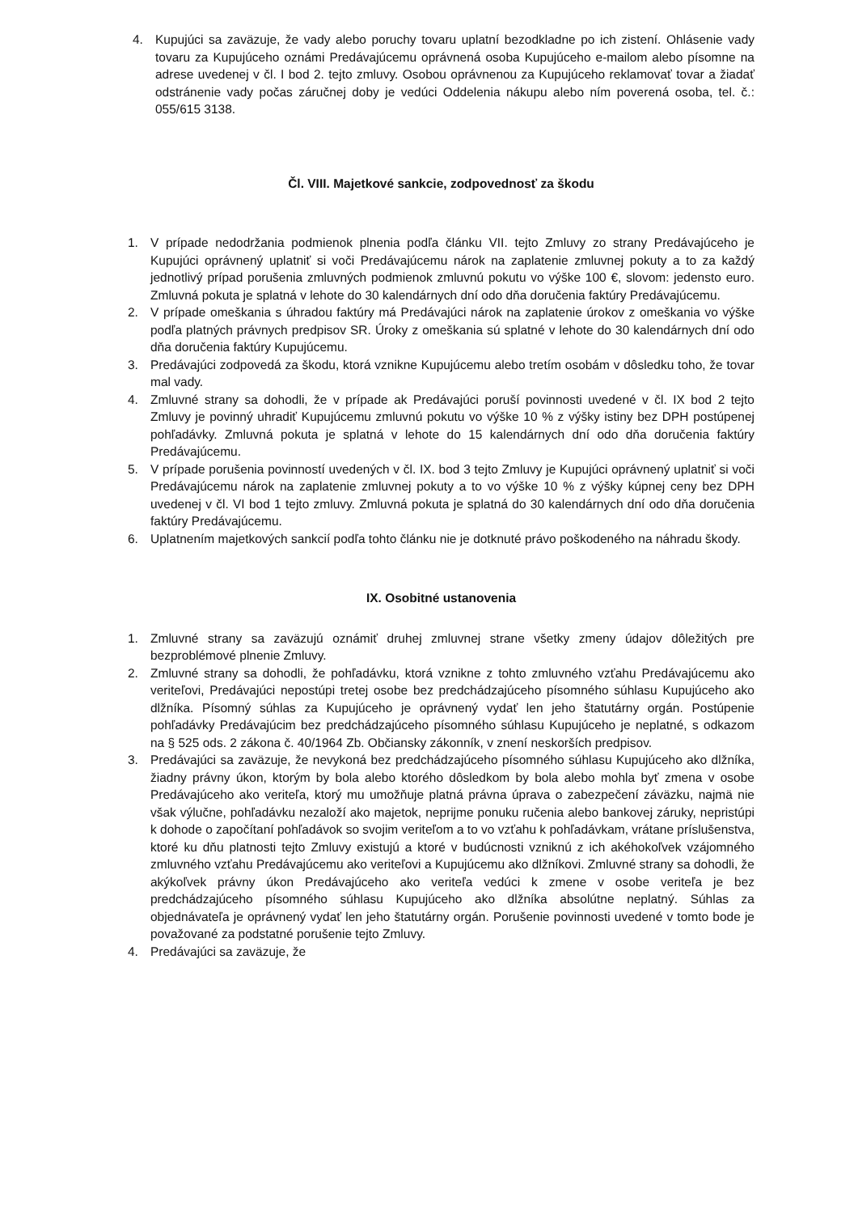4. Kupujúci sa zaväzuje, že vady alebo poruchy tovaru uplatní bezodkladne po ich zistení. Ohlásenie vady tovaru za Kupujúceho oznámi Predávajúcemu oprávnená osoba Kupujúceho e-mailom alebo písomne na adrese uvedenej v čl. I bod 2. tejto zmluvy. Osobou oprávnenou za Kupujúceho reklamovať tovar a žiadať odstránenie vady počas záručnej doby je vedúci Oddelenia nákupu alebo ním poverená osoba, tel. č.: 055/615 3138.
Čl. VIII. Majetkové sankcie, zodpovednosť za škodu
1. V prípade nedodržania podmienok plnenia podľa článku VII. tejto Zmluvy zo strany Predávajúceho je Kupujúci oprávnený uplatniť si voči Predávajúcemu nárok na zaplatenie zmluvnej pokuty a to za každý jednotlivý prípad porušenia zmluvných podmienok zmluvnú pokutu vo výške 100 €, slovom: jedensto euro. Zmluvná pokuta je splatná v lehote do 30 kalendárnych dní odo dňa doručenia faktúry Predávajúcemu.
2. V prípade omeškania s úhradou faktúry má Predávajúci nárok na zaplatenie úrokov z omeškania vo výške podľa platných právnych predpisov SR. Úroky z omeškania sú splatné v lehote do 30 kalendárnych dní odo dňa doručenia faktúry Kupujúcemu.
3. Predávajúci zodpovedá za škodu, ktorá vznikne Kupujúcemu alebo tretím osobám v dôsledku toho, že tovar mal vady.
4. Zmluvné strany sa dohodli, že v prípade ak Predávajúci poruší povinnosti uvedené v čl. IX bod 2 tejto Zmluvy je povinný uhradiť Kupujúcemu zmluvnú pokutu vo výške 10 % z výšky istiny bez DPH postúpenej pohľadávky. Zmluvná pokuta je splatná v lehote do 15 kalendárnych dní odo dňa doručenia faktúry Predávajúcemu.
5. V prípade porušenia povinností uvedených v čl. IX. bod 3 tejto Zmluvy je Kupujúci oprávnený uplatniť si voči Predávajúcemu nárok na zaplatenie zmluvnej pokuty a to vo výške 10 % z výšky kúpnej ceny bez DPH uvedenej v čl. VI bod 1 tejto zmluvy. Zmluvná pokuta je splatná do 30 kalendárnych dní odo dňa doručenia faktúry Predávajúcemu.
6. Uplatnením majetkových sankcií podľa tohto článku nie je dotknuté právo poškodeného na náhradu škody.
IX. Osobitné ustanovenia
1. Zmluvné strany sa zaväzujú oznámiť druhej zmluvnej strane všetky zmeny údajov dôležitých pre bezproblémové plnenie Zmluvy.
2. Zmluvné strany sa dohodli, že pohľadávku, ktorá vznikne z tohto zmluvného vzťahu Predávajúcemu ako veriteľovi, Predávajúci nepostúpi tretej osobe bez predchádzajúceho písomného súhlasu Kupujúceho ako dlžníka. Písomný súhlas za Kupujúceho je oprávnený vydať len jeho štatutárny orgán. Postúpenie pohľadávky Predávajúcim bez predchádzajúceho písomného súhlasu Kupujúceho je neplatné, s odkazom na § 525 ods. 2 zákona č. 40/1964 Zb. Občiansky zákonník, v znení neskorších predpisov.
3. Predávajúci sa zaväzuje, že nevykoná bez predchádzajúceho písomného súhlasu Kupujúceho ako dlžníka, žiadny právny úkon, ktorým by bola alebo ktorého dôsledkom by bola alebo mohla byť zmena v osobe Predávajúceho ako veriteľa, ktorý mu umožňuje platná právna úprava o zabezpečení záväzku, najmä nie však výlučne, pohľadávku nezaloží ako majetok, neprijme ponuku ručenia alebo bankovej záruky, nepristúpi k dohode o započítaní pohľadávok so svojim veriteľom a to vo vzťahu k pohľadávkam, vrátane príslušenstva, ktoré ku dňu platnosti tejto Zmluvy existujú a ktoré v budúcnosti vzniknú z ich akéhokoľvek vzájomného zmluvného vzťahu Predávajúcemu ako veriteľovi a Kupujúcemu ako dlžníkovi. Zmluvné strany sa dohodli, že akýkoľvek právny úkon Predávajúceho ako veriteľa vedúci k zmene v osobe veriteľa je bez predchádzajúceho písomného súhlasu Kupujúceho ako dlžníka absolútne neplatný. Súhlas za objednávateľa je oprávnený vydať len jeho štatutárny orgán. Porušenie povinnosti uvedené v tomto bode je považované za podstatné porušenie tejto Zmluvy.
4. Predávajúci sa zaväzuje, že